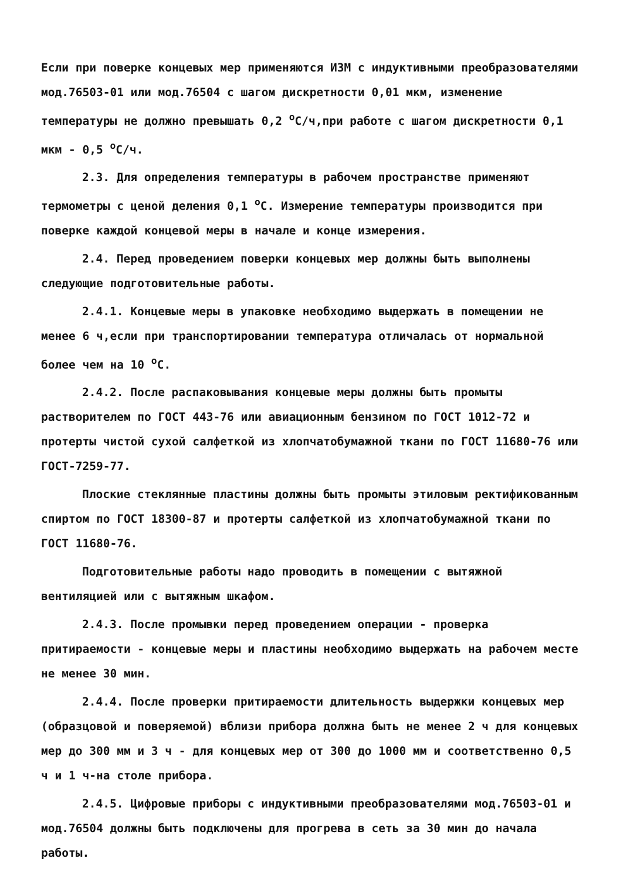Если при поверке концевых мер применяются ИЗМ с индуктивными преобразователями мод.76503-01 или мод.76504 с шагом дискретности 0,01 мкм, изменение температуры не должно превышать 0,2 <sup>о</sup>С/ч,при работе с шагом дискретности 0,1 мкм - 0,5 <sup>о</sup>С/ч.
2.3. Для определения температуры в рабочем пространстве применяют термометры с ценой деления 0,1 <sup>о</sup>С. Измерение температуры производится при поверке каждой концевой меры в начале и конце измерения.
2.4. Перед проведением поверки концевых мер должны быть выполнены следующие подготовительные работы.
2.4.1. Концевые меры в упаковке необходимо выдержать в помещении не менее 6 ч,если при транспортировании температура отличалась от нормальной более чем на 10 <sup>о</sup>С.
2.4.2. После распаковывания концевые меры должны быть промыты растворителем по ГОСТ 443-76 или авиационным бензином по ГОСТ 1012-72 и протерты чистой сухой салфеткой из хлопчатобумажной ткани по ГОСТ 11680-76 или ГОСТ-7259-77.
Плоские стеклянные пластины должны быть промыты этиловым ректификованным спиртом по ГОСТ 18300-87 и протерты салфеткой из хлопчатобумажной ткани по ГОСТ 11680-76.
Подготовительные работы надо проводить в помещении с вытяжной вентиляцией или с вытяжным шкафом.
2.4.3. После промывки перед проведением операции - проверка притираемости - концевые меры и пластины необходимо выдержать на рабочем месте не менее 30 мин.
2.4.4. После проверки притираемости длительность выдержки концевых мер (образцовой и поверяемой) вблизи прибора должна быть не менее 2 ч для концевых мер до 300 мм и 3 ч - для концевых мер от 300 до 1000 мм и соответственно 0,5 ч и 1 ч-на столе прибора.
2.4.5. Цифровые приборы с индуктивными преобразователями мод.76503-01 и мод.76504 должны быть подключены для прогрева в сеть за 30 мин до начала работы.